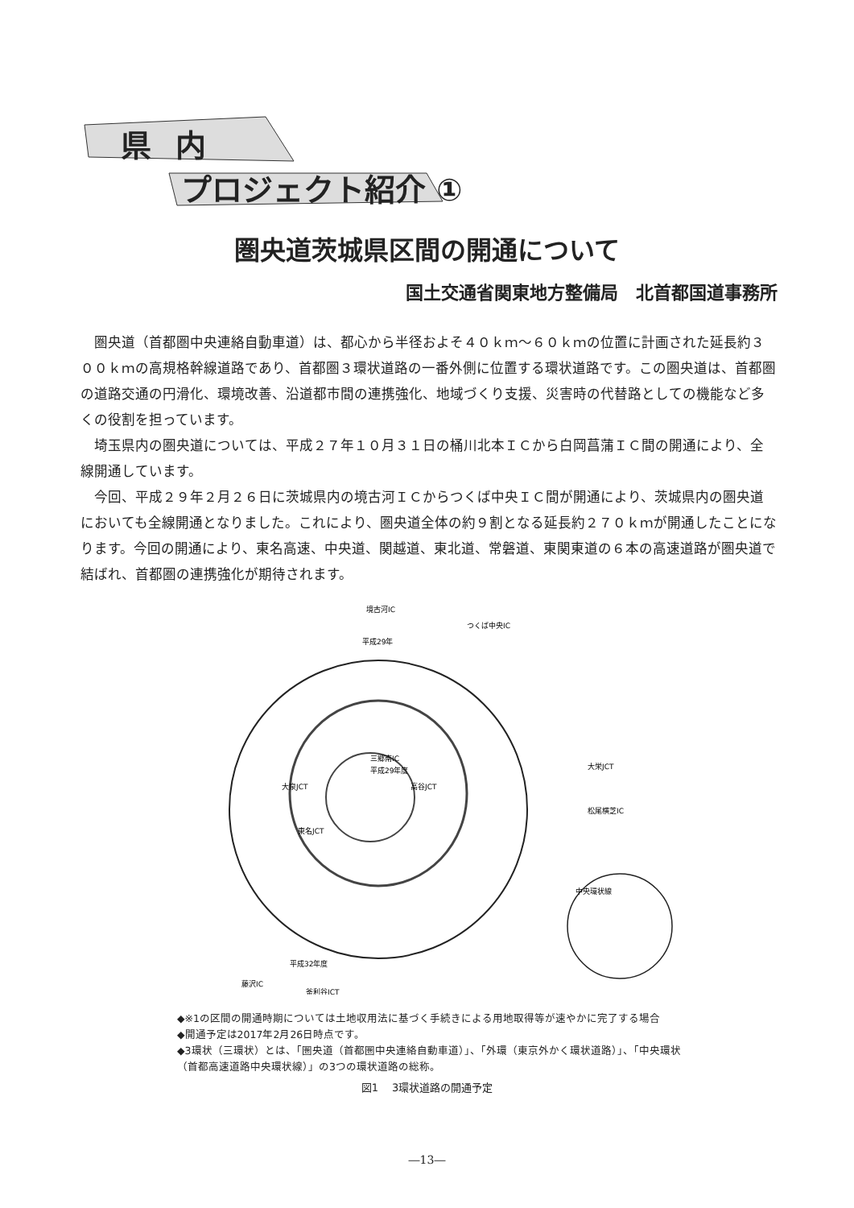県内
プロジェクト紹介 ①
圏央道茨城県区間の開通について
国土交通省関東地方整備局　北首都国道事務所
圏央道（首都圏中央連絡自動車道）は、都心から半径およそ４０ｋｍ～６０ｋｍの位置に計画された延長約３００ｋｍの高規格幹線道路であり、首都圏３環状道路の一番外側に位置する環状道路です。この圏央道は、首都圏の道路交通の円滑化、環境改善、沿道都市間の連携強化、地域づくり支援、災害時の代替路としての機能など多くの役割を担っています。
埼玉県内の圏央道については、平成２７年１０月３１日の桶川北本ＩＣから白岡菖蒲ＩＣ間の開通により、全線開通しています。
今回、平成２９年２月２６日に茨城県内の境古河ＩＣからつくば中央ＩＣ間が開通により、茨城県内の圏央道においても全線開通となりました。これにより、圏央道全体の約９割となる延長約２７０ｋｍが開通したことになります。今回の開通により、東名高速、中央道、関越道、東北道、常磐道、東関東道の６本の高速道路が圏央道で結ばれ、首都圏の連携強化が期待されます。
境古河IC
つくば中央IC
大栄JCT
松尾横芝IC
藤沢IC
釜利谷JCT
三郷南IC
高谷JCT
大泉JCT
東名JCT
平成29年
平成29年度
平成32年度
中央環状線
◆※1の区間の開通時期については土地収用法に基づく手続きによる用地取得等が速やかに完了する場合
◆開通予定は2017年2月26日時点です。
◆3環状（三環状）とは、「圏央道（首都圏中央連絡自動車道）」、「外環（東京外かく環状道路）」、「中央環状
（首都高速道路中央環状線）」の3つの環状道路の総称。
図1　 3環状道路の開通予定
―13―